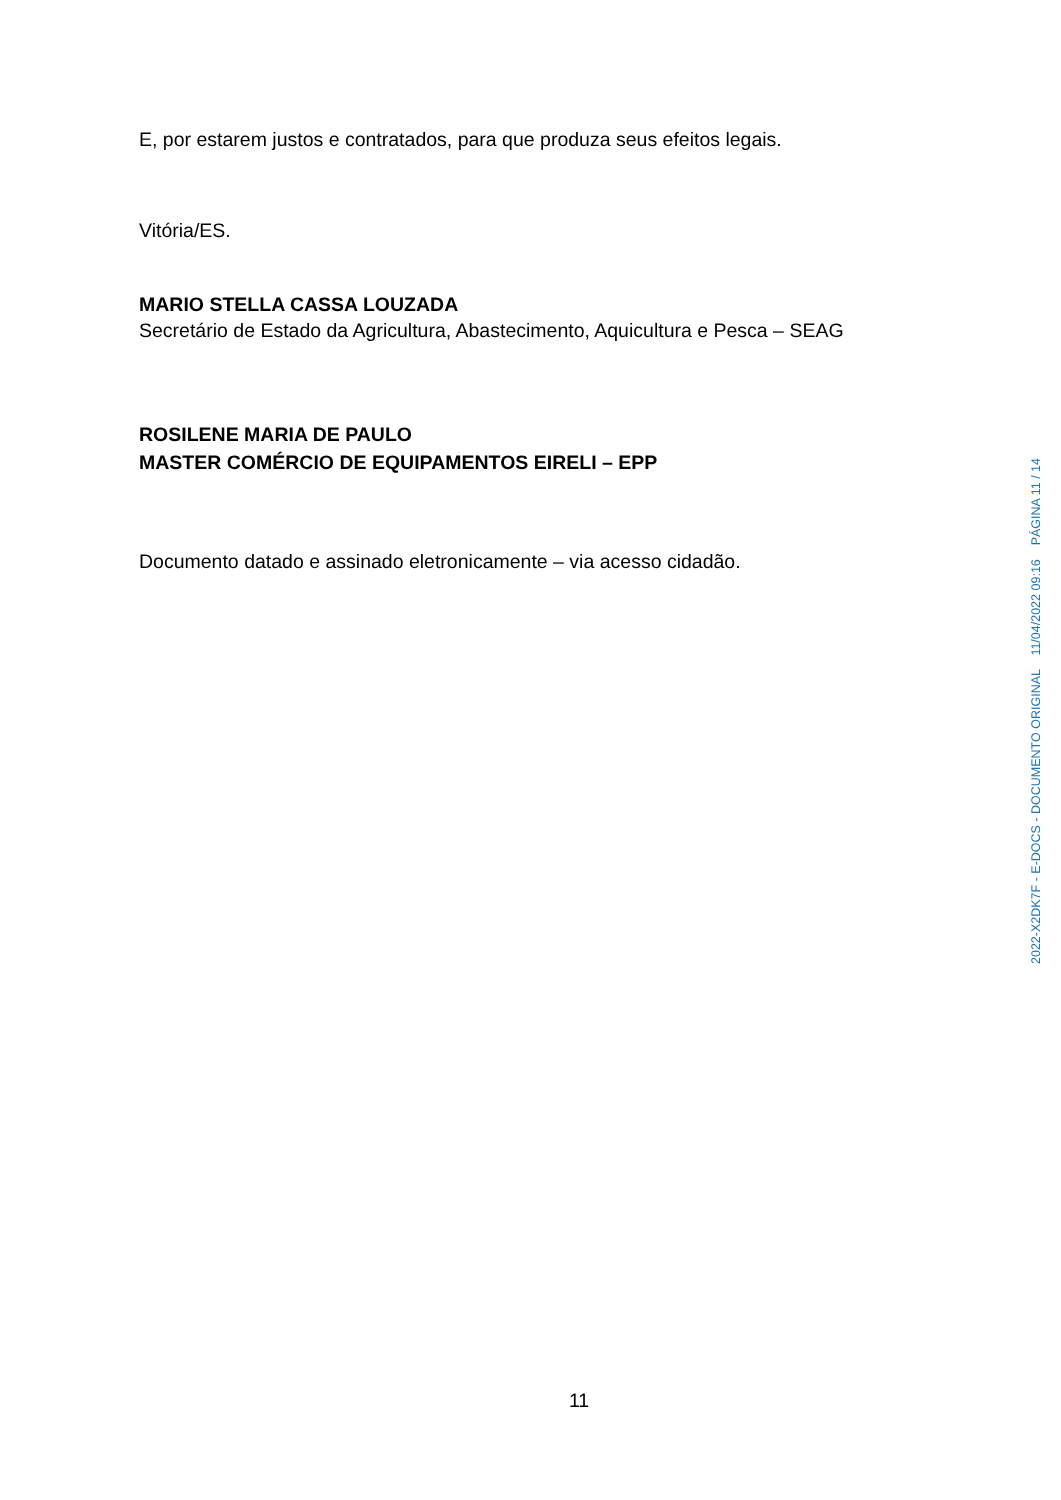E, por estarem justos e contratados, para que produza seus efeitos legais.
Vitória/ES.
MARIO STELLA CASSA LOUZADA
Secretário de Estado da Agricultura, Abastecimento, Aquicultura e Pesca – SEAG
ROSILENE MARIA DE PAULO
MASTER COMÉRCIO DE EQUIPAMENTOS EIRELI – EPP
Documento datado e assinado eletronicamente – via acesso cidadão.
11
2022-X2DK7F - E-DOCS - DOCUMENTO ORIGINAL 11/04/2022 09:16 PÁGINA 11 / 14